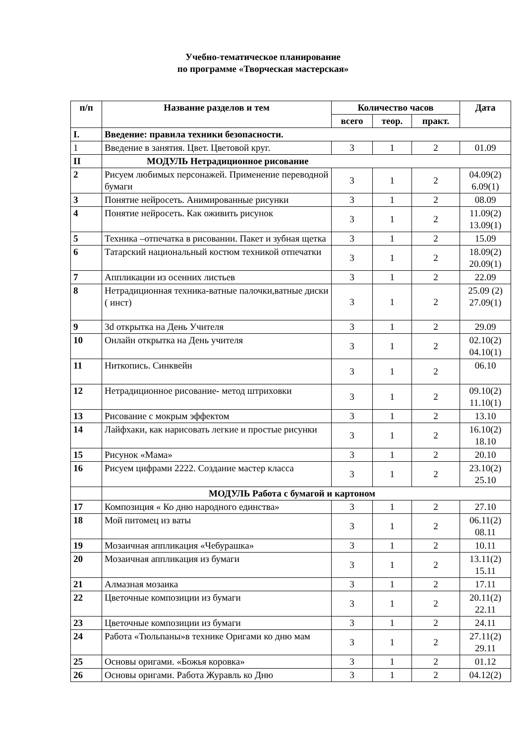Учебно-тематическое планирование
по программе «Творческая мастерская»
| п/п | Название разделов и тем | Количество часов | | | Дата |
| --- | --- | --- | --- | --- | --- |
| | | всего | теор. | практ. | |
| I. | Введение: правила техники безопасности. | | | | |
| 1 | Введение в занятия. Цвет. Цветовой круг. | 3 | 1 | 2 | 01.09 |
| II | МОДУЛЬ Нетрадиционное рисование | | | | |
| 2 | Рисуем любимых персонажей. Применение переводной бумаги | 3 | 1 | 2 | 04.09(2) 6.09(1) |
| 3 | Понятие нейросеть. Анимированные рисунки | 3 | 1 | 2 | 08.09 |
| 4 | Понятие нейросеть. Как оживить рисунок | 3 | 1 | 2 | 11.09(2) 13.09(1) |
| 5 | Техника –отпечатка в рисовании. Пакет и зубная щетка | 3 | 1 | 2 | 15.09 |
| 6 | Татарский национальный костюм техникой отпечатки | 3 | 1 | 2 | 18.09(2) 20.09(1) |
| 7 | Аппликации из осенних листьев | 3 | 1 | 2 | 22.09 |
| 8 | Нетрадиционная техника-ватные палочки,ватные диски ( инст) | 3 | 1 | 2 | 25.09 (2) 27.09(1) |
| 9 | 3d открытка на День Учителя | 3 | 1 | 2 | 29.09 |
| 10 | Онлайн открытка на День учителя | 3 | 1 | 2 | 02.10(2) 04.10(1) |
| 11 | Ниткопись. Синквейн | 3 | 1 | 2 | 06.10 |
| 12 | Нетрадиционное рисование- метод штриховки | 3 | 1 | 2 | 09.10(2) 11.10(1) |
| 13 | Рисование с мокрым эффектом | 3 | 1 | 2 | 13.10 |
| 14 | Лайфхаки, как нарисовать легкие и простые рисунки | 3 | 1 | 2 | 16.10(2) 18.10 |
| 15 | Рисунок «Мама» | 3 | 1 | 2 | 20.10 |
| 16 | Рисуем цифрами 2222. Создание мастер класса | 3 | 1 | 2 | 23.10(2) 25.10 |
| | МОДУЛЬ Работа с бумагой и картоном | | | | |
| 17 | Композиция « Ко дню народного единства» | 3 | 1 | 2 | 27.10 |
| 18 | Мой питомец из ваты | 3 | 1 | 2 | 06.11(2) 08.11 |
| 19 | Мозаичная аппликация «Чебурашка» | 3 | 1 | 2 | 10.11 |
| 20 | Мозаичная аппликация из бумаги | 3 | 1 | 2 | 13.11(2) 15.11 |
| 21 | Алмазная мозаика | 3 | 1 | 2 | 17.11 |
| 22 | Цветочные композиции из бумаги | 3 | 1 | 2 | 20.11(2) 22.11 |
| 23 | Цветочные композиции из бумаги | 3 | 1 | 2 | 24.11 |
| 24 | Работа «Тюльпаны»в технике Оригами ко дню мам | 3 | 1 | 2 | 27.11(2) 29.11 |
| 25 | Основы оригами. «Божья коровка» | 3 | 1 | 2 | 01.12 |
| 26 | Основы оригами. Работа Журавль ко Дню | 3 | 1 | 2 | 04.12(2) |